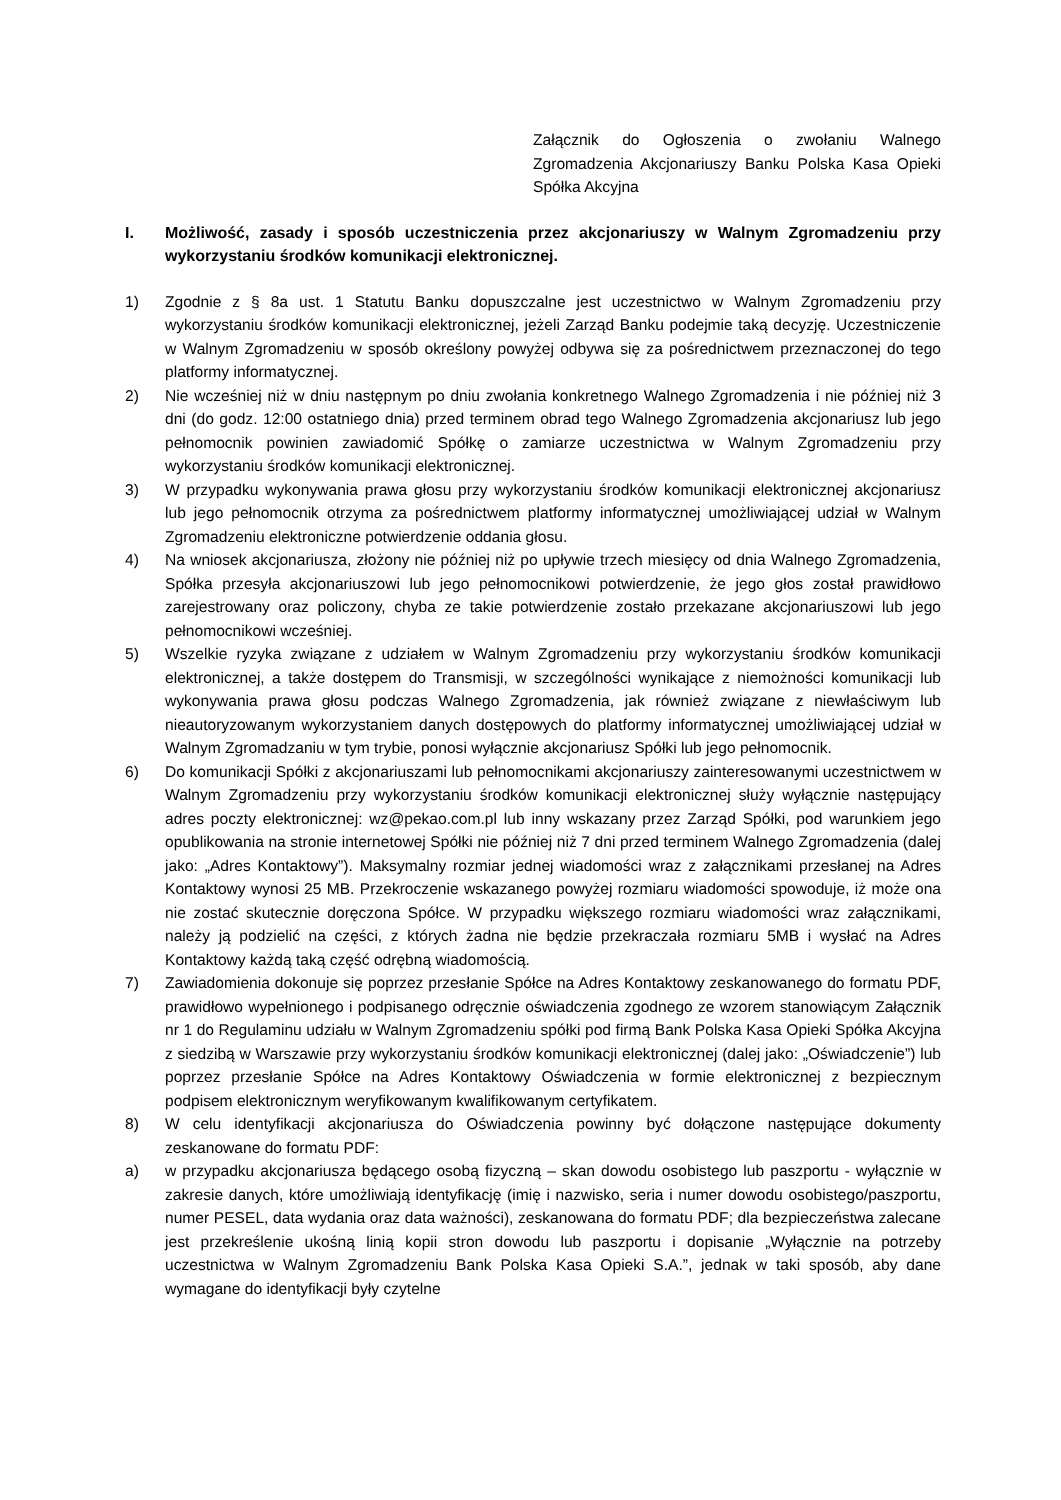Załącznik do Ogłoszenia o zwołaniu Walnego Zgromadzenia Akcjonariuszy Banku Polska Kasa Opieki Spółka Akcyjna
I. Możliwość, zasady i sposób uczestniczenia przez akcjonariuszy w Walnym Zgromadzeniu przy wykorzystaniu środków komunikacji elektronicznej.
1) Zgodnie z § 8a ust. 1 Statutu Banku dopuszczalne jest uczestnictwo w Walnym Zgromadzeniu przy wykorzystaniu środków komunikacji elektronicznej, jeżeli Zarząd Banku podejmie taką decyzję. Uczestniczenie w Walnym Zgromadzeniu w sposób określony powyżej odbywa się za pośrednictwem przeznaczonej do tego platformy informatycznej.
2) Nie wcześniej niż w dniu następnym po dniu zwołania konkretnego Walnego Zgromadzenia i nie później niż 3 dni (do godz. 12:00 ostatniego dnia) przed terminem obrad tego Walnego Zgromadzenia akcjonariusz lub jego pełnomocnik powinien zawiadomić Spółkę o zamiarze uczestnictwa w Walnym Zgromadzeniu przy wykorzystaniu środków komunikacji elektronicznej.
3) W przypadku wykonywania prawa głosu przy wykorzystaniu środków komunikacji elektronicznej akcjonariusz lub jego pełnomocnik otrzyma za pośrednictwem platformy informatycznej umożliwiającej udział w Walnym Zgromadzeniu elektroniczne potwierdzenie oddania głosu.
4) Na wniosek akcjonariusza, złożony nie później niż po upływie trzech miesięcy od dnia Walnego Zgromadzenia, Spółka przesyła akcjonariuszowi lub jego pełnomocnikowi potwierdzenie, że jego głos został prawidłowo zarejestrowany oraz policzony, chyba ze takie potwierdzenie zostało przekazane akcjonariuszowi lub jego pełnomocnikowi wcześniej.
5) Wszelkie ryzyka związane z udziałem w Walnym Zgromadzeniu przy wykorzystaniu środków komunikacji elektronicznej, a także dostępem do Transmisji, w szczególności wynikające z niemożności komunikacji lub wykonywania prawa głosu podczas Walnego Zgromadzenia, jak również związane z niewłaściwym lub nieautoryzowanym wykorzystaniem danych dostępowych do platformy informatycznej umożliwiającej udział w Walnym Zgromadzaniu w tym trybie, ponosi wyłącznie akcjonariusz Spółki lub jego pełnomocnik.
6) Do komunikacji Spółki z akcjonariuszami lub pełnomocnikami akcjonariuszy zainteresowanymi uczestnictwem w Walnym Zgromadzeniu przy wykorzystaniu środków komunikacji elektronicznej służy wyłącznie następujący adres poczty elektronicznej: wz@pekao.com.pl lub inny wskazany przez Zarząd Spółki, pod warunkiem jego opublikowania na stronie internetowej Spółki nie później niż 7 dni przed terminem Walnego Zgromadzenia (dalej jako: „Adres Kontaktowy”). Maksymalny rozmiar jednej wiadomości wraz z załącznikami przesłanej na Adres Kontaktowy wynosi 25 MB. Przekroczenie wskazanego powyżej rozmiaru wiadomości spowoduje, iż może ona nie zostać skutecznie doręczona Spółce. W przypadku większego rozmiaru wiadomości wraz załącznikami, należy ją podzielić na części, z których żadna nie będzie przekraczała rozmiaru 5MB i wysłać na Adres Kontaktowy każdą taką część odrębną wiadomością.
7) Zawiadomienia dokonuje się poprzez przesłanie Spółce na Adres Kontaktowy zeskanowanego do formatu PDF, prawidłowo wypełnionego i podpisanego odręcznie oświadczenia zgodnego ze wzorem stanowiącym Załącznik nr 1 do Regulaminu udziału w Walnym Zgromadzeniu spółki pod firmą Bank Polska Kasa Opieki Spółka Akcyjna z siedzibą w Warszawie przy wykorzystaniu środków komunikacji elektronicznej (dalej jako: „Oświadczenie”) lub poprzez przesłanie Spółce na Adres Kontaktowy Oświadczenia w formie elektronicznej z bezpiecznym podpisem elektronicznym weryfikowanym kwalifikowanym certyfikatem.
8) W celu identyfikacji akcjonariusza do Oświadczenia powinny być dołączone następujące dokumenty zeskanowane do formatu PDF:
a) w przypadku akcjonariusza będącego osobą fizyczną – skan dowodu osobistego lub paszportu - wyłącznie w zakresie danych, które umożliwiają identyfikację (imię i nazwisko, seria i numer dowodu osobistego/paszportu, numer PESEL, data wydania oraz data ważności), zeskanowana do formatu PDF; dla bezpieczeństwa zalecane jest przekreślenie ukośną linią kopii stron dowodu lub paszportu i dopisanie „Wyłącznie na potrzeby uczestnictwa w Walnym Zgromadzeniu Bank Polska Kasa Opieki S.A.”, jednak w taki sposób, aby dane wymagane do identyfikacji były czytelne